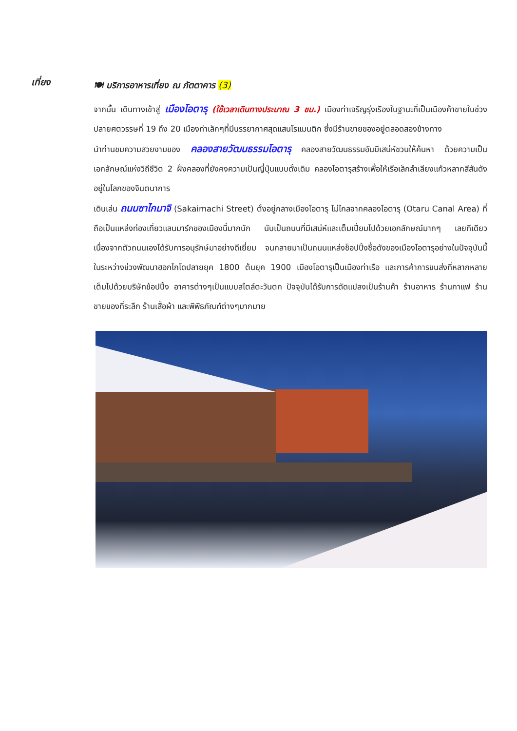เที่ยง
🍽 บริการอาหารเที่ยง ณ ภัตตาคาร (3)
จากนั้น เดินทางเข้าสู่ เมืองโอตารุ (ใช้เวลาเดินทางประมาณ 3 ชม.) เมืองท่าเจริญรุ่งเรืองในฐานะที่เป็นเมืองค้าขายในช่วงปลายศตวรรษที่ 19 ถึง 20 เมืองท่าเล็กๆที่มีบรรยากาศสุดแสนโรแมนติก ซึ่งมีร้านขายของอยู่ตลอดสองข้างทาง
นำท่านชมความสวยงามของ คลองสายวัฒนธรรมโอตารุ คลองสายวัฒนธรรมอันมีเสน่ห์ชวนให้ค้นหา ด้วยความเป็นเอกลักษณ์แห่งวิถีชีวิต 2 ฝั่งคลองที่ยังคงความเป็นญี่ปุ่นแบบดั้งเดิม คลองโอตารุสร้างเพื่อให้เรือเล็กลำเลียงแก้วหลากสีสันดังอยู่ในโลกของจินตนาการ
เดินเล่น ถนนซาไกมาจิ (Sakaimachi Street) ตั้งอยู่กลางเมืองโอตารุ ไม่ไกลจากคลองโอตารุ (Otaru Canal Area) ที่ถือเป็นแหล่งท่องเที่ยวแลนมาร์กของเมืองนี้มากนัก นับเป็นถนนที่มีเสน่ห์และเต็มเปี่ยมไปด้วยเอกลักษณ์มากๆ เลยทีเดียว เนื่องจากตัวถนนเองได้รับการอนุรักษ์มาอย่างดีเยี่ยม จนกลายมาเป็นถนนแหล่งช็อปปิ้งชื่อดังของเมืองโอตารุอย่างในปัจจุบันนี้ ในระหว่างช่วงพัฒนาฮอกไกโดปลายยุค 1800 ต้นยุค 1900 เมืองโอตารุเป็นเมืองท่าเรือ และการค้าการขนส่งที่หลากหลาย เต็มไปด้วยบริษัทช้อปปิ้ง อาคารต่างๆเป็นแบบสไตล์ตะวันตก ปัจจุบันได้รับการดัดแปลงเป็นร้านค้า ร้านอาหาร ร้านกาแฟ ร้านขายของที่ระลึก ร้านเสื้อผ้า และพิพิธภัณฑ์ต่างๆมากมาย